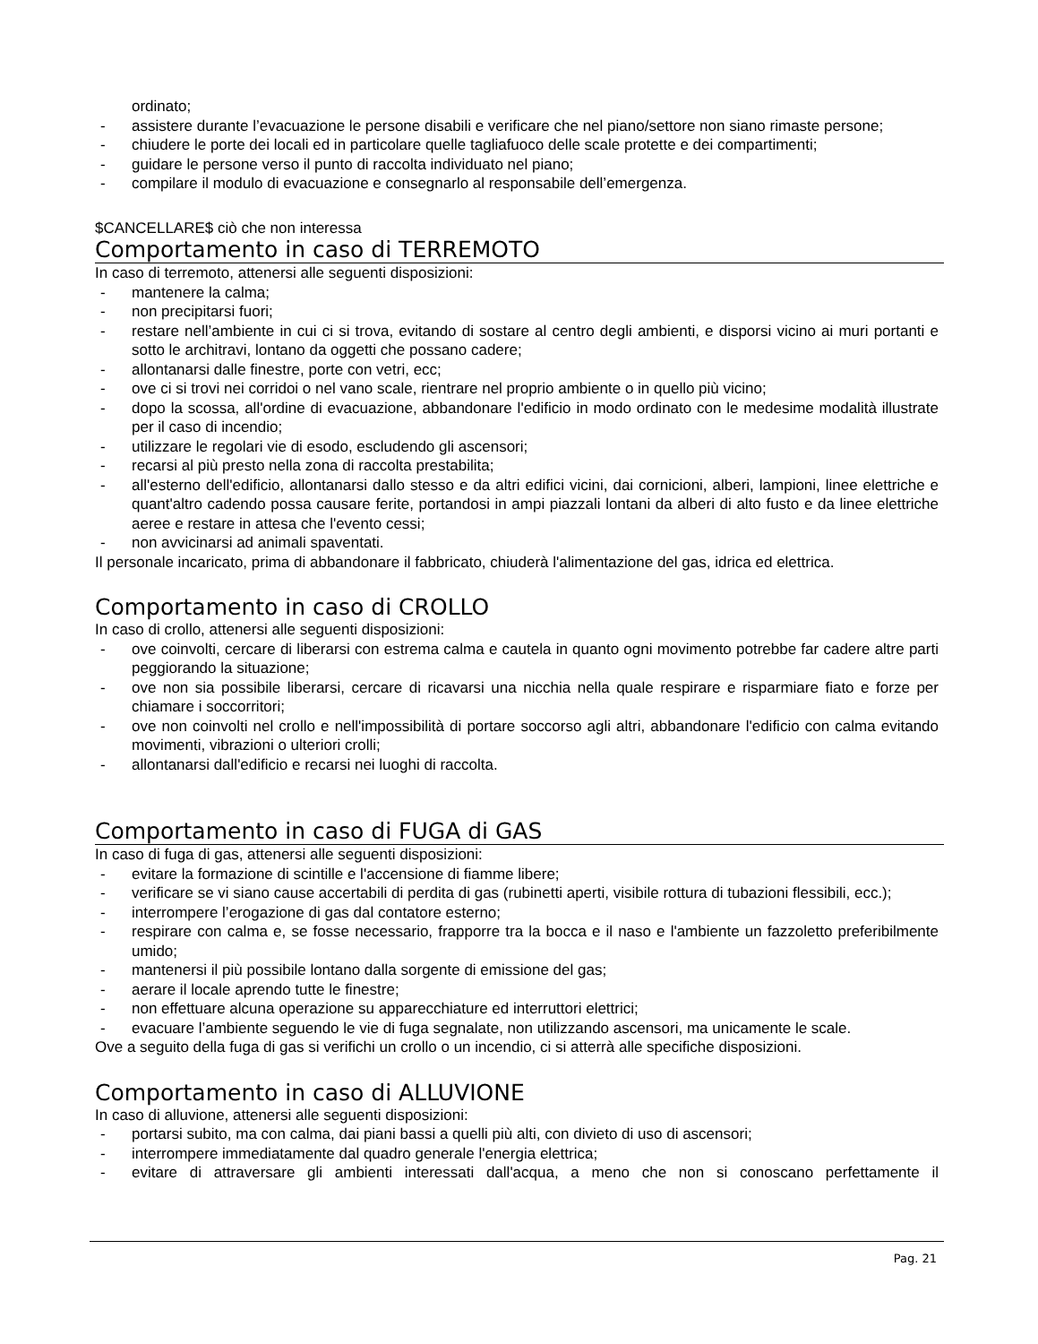ordinato;
- assistere durante l’evacuazione le persone disabili e verificare che nel piano/settore non siano rimaste persone;
- chiudere le porte dei locali ed in particolare quelle tagliafuoco delle scale protette e dei compartimenti;
- guidare le persone verso il punto di raccolta individuato nel piano;
- compilare il modulo di evacuazione e consegnarlo al responsabile dell’emergenza.
$CANCELLARE$ ciò che non interessa
Comportamento in caso di TERREMOTO
In caso di terremoto, attenersi alle seguenti disposizioni:
- mantenere la calma;
- non precipitarsi fuori;
- restare nell’ambiente in cui ci si trova, evitando di sostare al centro degli ambienti, e disporsi vicino ai muri portanti e sotto le architravi, lontano da oggetti che possano cadere;
- allontanarsi dalle finestre, porte con vetri, ecc;
- ove ci si trovi nei corridoi o nel vano scale, rientrare nel proprio ambiente o in quello più vicino;
- dopo la scossa, all'ordine di evacuazione, abbandonare l'edificio in modo ordinato con le medesime modalità illustrate per il caso di incendio;
- utilizzare le regolari vie di esodo, escludendo gli ascensori;
- recarsi al più presto nella zona di raccolta prestabilita;
- all'esterno dell'edificio, allontanarsi dallo stesso e da altri edifici vicini, dai cornicioni, alberi, lampioni, linee elettriche e quant'altro cadendo possa causare ferite, portandosi in ampi piazzali lontani da alberi di alto fusto e da linee elettriche aeree e restare in attesa che l'evento cessi;
- non avvicinarsi ad animali spaventati.
Il personale incaricato, prima di abbandonare il fabbricato, chiuderà l'alimentazione del gas, idrica ed elettrica.
Comportamento in caso di CROLLO
In caso di crollo, attenersi alle seguenti disposizioni:
- ove coinvolti, cercare di liberarsi con estrema calma e cautela in quanto ogni movimento potrebbe far cadere altre parti peggiorando la situazione;
- ove non sia possibile liberarsi, cercare di ricavarsi una nicchia nella quale respirare e risparmiare fiato e forze per chiamare i soccorritori;
- ove non coinvolti nel crollo e nell'impossibilità di portare soccorso agli altri, abbandonare l'edificio con calma evitando movimenti, vibrazioni o ulteriori crolli;
- allontanarsi dall'edificio e recarsi nei luoghi di raccolta.
Comportamento in caso di FUGA di GAS
In caso di fuga di gas, attenersi alle seguenti disposizioni:
- evitare la formazione di scintille e l'accensione di fiamme libere;
- verificare se vi siano cause accertabili di perdita di gas (rubinetti aperti, visibile rottura di tubazioni flessibili, ecc.);
- interrompere l’erogazione di gas dal contatore esterno;
- respirare con calma e, se fosse necessario, frapporre tra la bocca e il naso e l'ambiente un fazzoletto preferibilmente umido;
- mantenersi il più possibile lontano dalla sorgente di emissione del gas;
- aerare il locale aprendo tutte le finestre;
- non effettuare alcuna operazione su apparecchiature ed interruttori elettrici;
- evacuare l’ambiente seguendo le vie di fuga segnalate, non utilizzando ascensori, ma unicamente le scale.
Ove a seguito della fuga di gas si verifichi un crollo o un incendio, ci si atterrà alle specifiche disposizioni.
Comportamento in caso di ALLUVIONE
In caso di alluvione, attenersi alle seguenti disposizioni:
- portarsi subito, ma con calma, dai piani bassi a quelli più alti, con divieto di uso di ascensori;
- interrompere immediatamente dal quadro generale l'energia elettrica;
- evitare di attraversare gli ambienti interessati dall'acqua, a meno che non si conoscano perfettamente il
Pag. 21